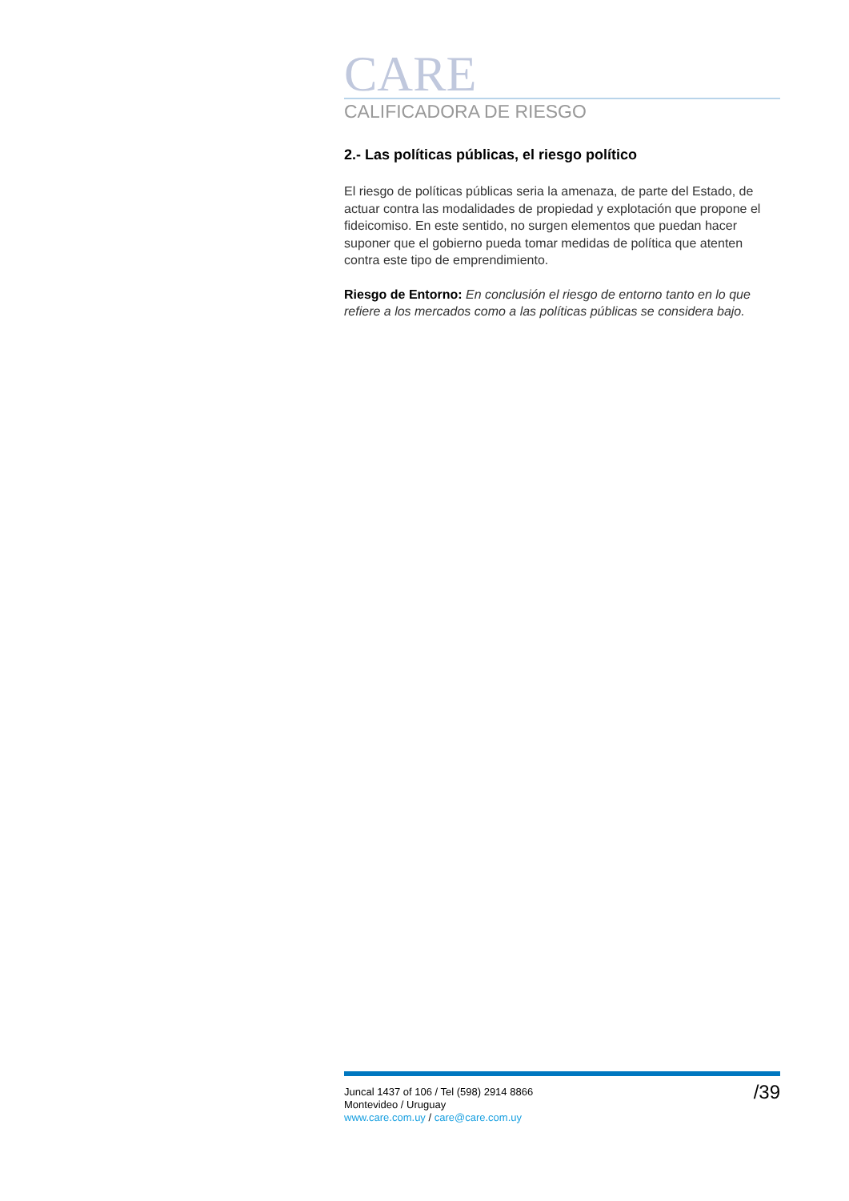CARE
CALIFICADORA DE RIESGO
2.- Las políticas públicas, el riesgo político
El riesgo de políticas públicas seria la amenaza, de parte del Estado, de actuar contra las modalidades de propiedad y explotación que propone el fideicomiso. En este sentido, no surgen elementos que puedan hacer suponer que el gobierno pueda tomar medidas de política que atenten contra este tipo de emprendimiento.
Riesgo de Entorno: En conclusión el riesgo de entorno tanto en lo que refiere a los mercados como a las políticas públicas se considera bajo.
Juncal 1437 of 106 / Tel (598) 2914 8866
Montevideo / Uruguay
www.care.com.uy / care@care.com.uy
/39